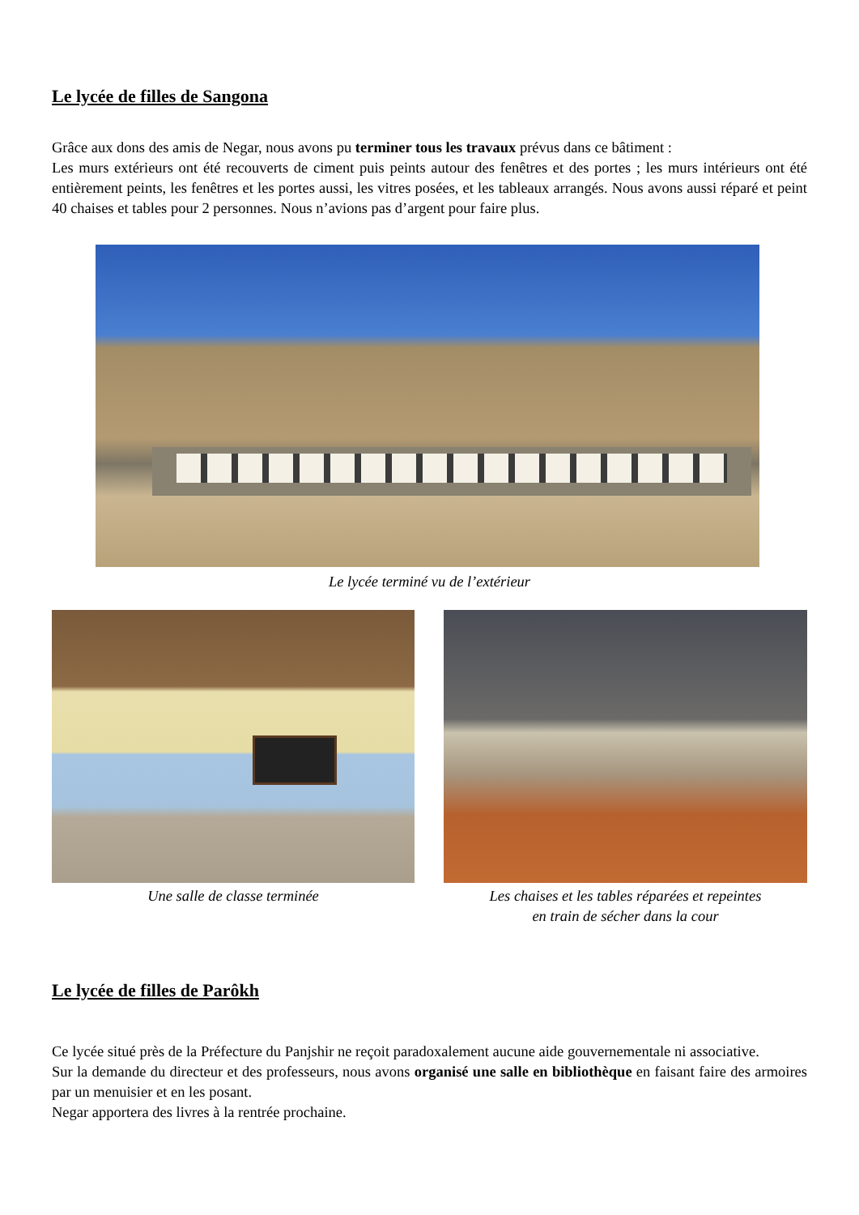Le lycée de filles de Sangona
Grâce aux dons des amis de Negar, nous avons pu terminer tous les travaux prévus dans ce bâtiment :
Les murs extérieurs ont été recouverts de ciment puis peints autour des fenêtres et des portes ; les murs intérieurs ont été entièrement peints, les fenêtres et les portes aussi, les vitres posées, et les tableaux arrangés. Nous avons aussi réparé et peint 40 chaises et tables pour 2 personnes. Nous n’avions pas d’argent pour faire plus.
Le lycée terminé vu de l’extérieur
Une salle de classe terminée Les chaises et les tables réparées et repeintes
en train de sécher dans la cour
Le lycée de filles de Parôkh
Ce lycée situé près de la Préfecture du Panjshir ne reçoit paradoxalement aucune aide gouvernementale ni associative.
Sur la demande du directeur et des professeurs, nous avons organisé une salle en bibliothèque en faisant faire des armoires par un menuisier et en les posant.
Negar apportera des livres à la rentrée prochaine.